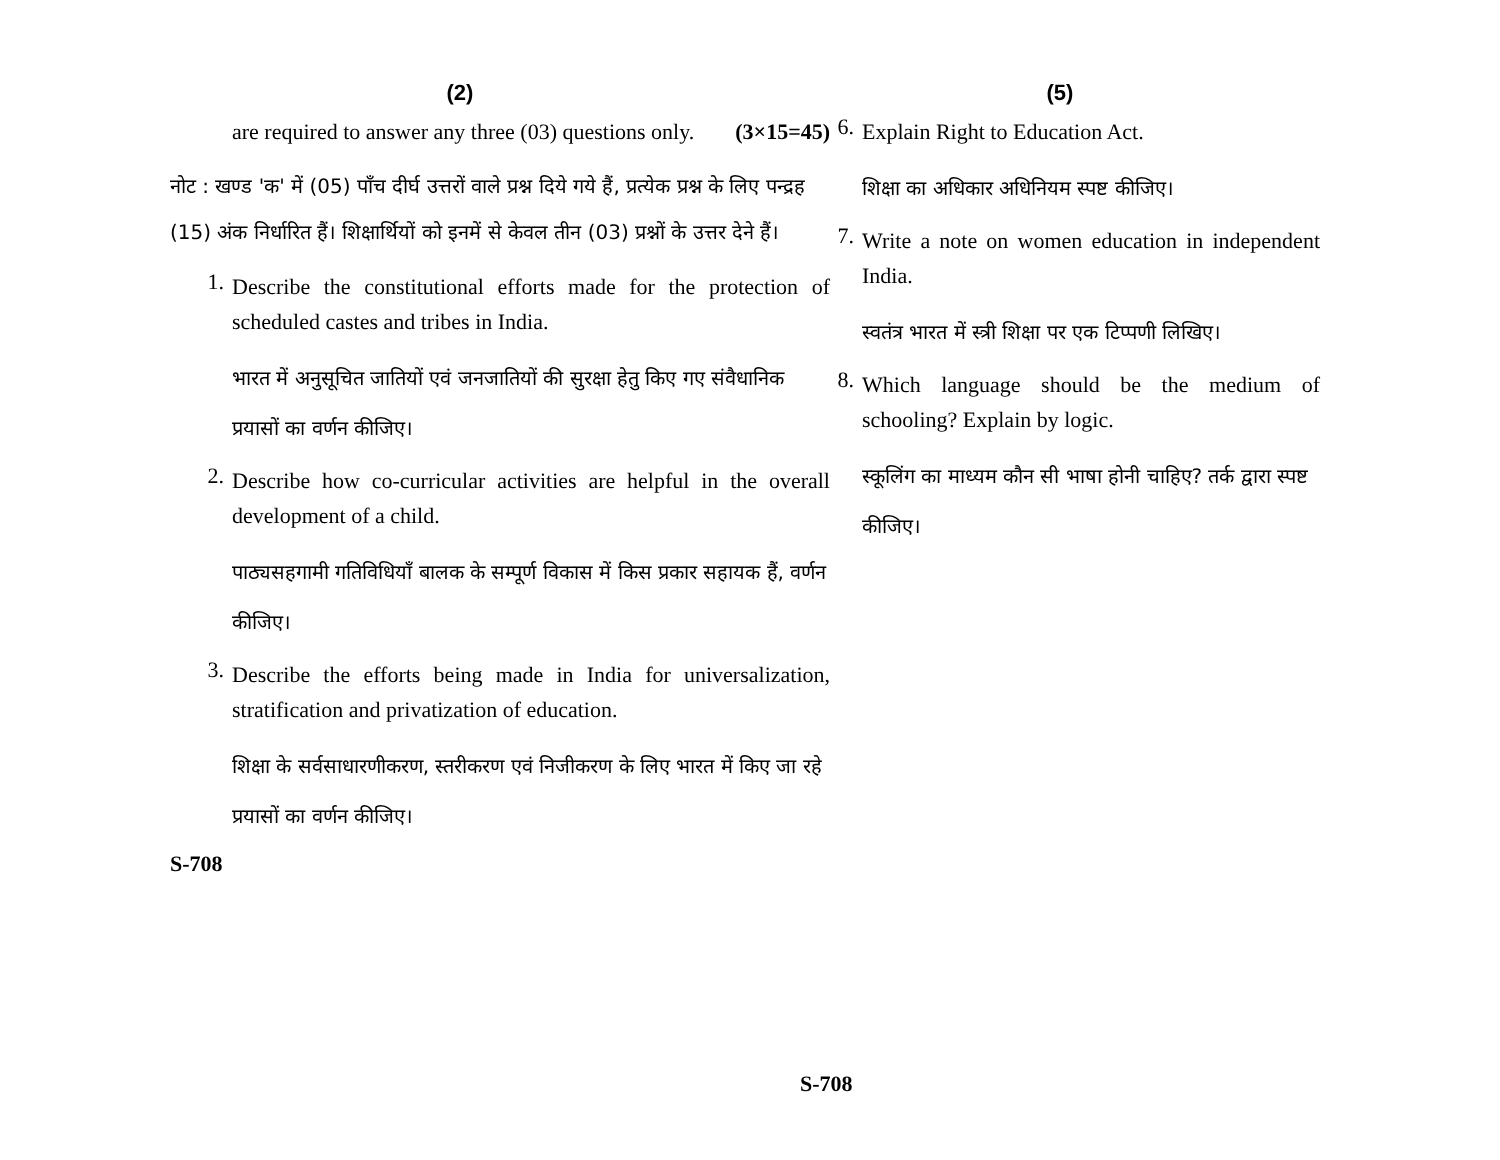(2)
are required to answer any three (03) questions only. (3×15=45)
नोट : खण्ड 'क' में (05) पाँच दीर्घ उत्तरों वाले प्रश्न दिये गये हैं, प्रत्येक प्रश्न के लिए पन्द्रह (15) अंक निर्धारित हैं। शिक्षार्थियों को इनमें से केवल तीन (03) प्रश्नों के उत्तर देने हैं।
1.
Describe the constitutional efforts made for the protection of scheduled castes and tribes in India.
भारत में अनुसूचित जातियों एवं जनजातियों की सुरक्षा हेतु किए गए संवैधानिक प्रयासों का वर्णन कीजिए।
2.
Describe how co-curricular activities are helpful in the overall development of a child.
पाठ्यसहगामी गतिविधियाँ बालक के सम्पूर्ण विकास में किस प्रकार सहायक हैं, वर्णन कीजिए।
3.
Describe the efforts being made in India for universalization, stratification and privatization of education.
शिक्षा के सर्वसाधारणीकरण, स्तरीकरण एवं निजीकरण के लिए भारत में किए जा रहे प्रयासों का वर्णन कीजिए।
S-708
(5)
6.
Explain Right to Education Act.
शिक्षा का अधिकार अधिनियम स्पष्ट कीजिए।
7.
Write a note on women education in independent India.
स्वतंत्र भारत में स्त्री शिक्षा पर एक टिप्पणी लिखिए।
8.
Which language should be the medium of schooling? Explain by logic.
स्कूलिंग का माध्यम कौन सी भाषा होनी चाहिए? तर्क द्वारा स्पष्ट कीजिए।
S-708